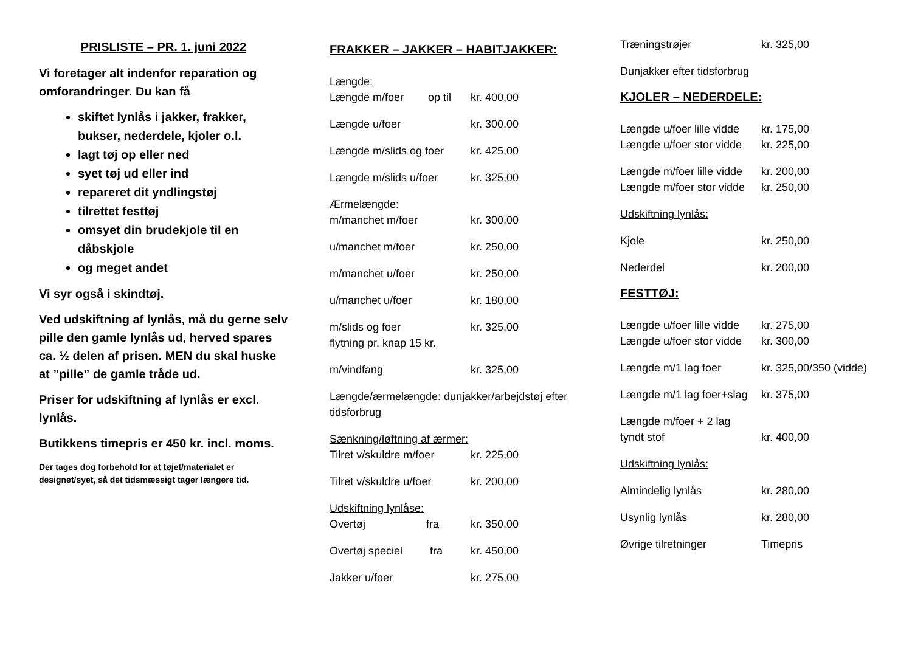PRISLISTE – PR. 1. juni 2022
Vi foretager alt indenfor reparation og omforandringer. Du kan få
skiftet lynlås i jakker, frakker, bukser, nederdele, kjoler o.l.
lagt tøj op eller ned
syet tøj ud eller ind
repareret dit yndlingstøj
tilrettet festtøj
omsyet din brudekjole til en dåbskjole
og meget andet
Vi syr også i skindtøj.
Ved udskiftning af lynlås, må du gerne selv pille den gamle lynlås ud, herved spares ca. ½ delen af prisen. MEN du skal huske at ”pille” de gamle tråde ud.
Priser for udskiftning af lynlås er excl. lynlås.
Butikkens timepris er 450 kr. incl. moms.
Der tages dog forbehold for at tøjet/materialet er designet/syet, så det tidsmæssigt tager længere tid.
FRAKKER – JAKKER – HABITJAKKER:
Længde:
Længde m/foer op til kr. 400,00
Længde u/foer kr. 300,00
Længde m/slids og foer kr. 425,00
Længde m/slids u/foer kr. 325,00
Ærmelængde:
m/manchet m/foer kr. 300,00
u/manchet m/foer kr. 250,00
m/manchet u/foer kr. 250,00
u/manchet u/foer kr. 180,00
m/slids og foer kr. 325,00
flytning pr. knap 15 kr.
m/vindfang kr. 325,00
Længde/ærmelængde: dunjakker/arbejdstøj efter tidsforbrug
Sænkning/løftning af ærmer:
Tilret v/skuldre m/foer kr. 225,00
Tilret v/skuldre u/foer kr. 200,00
Udskiftning lynlåse:
Overtøj fra kr. 350,00
Overtøj speciel fra kr. 450,00
Jakker u/foer kr. 275,00
Træningstrøjer kr. 325,00
Dunjakker efter tidsforbrug
KJOLER – NEDERDELE:
Længde u/foer lille vidde kr. 175,00
Længde u/foer stor vidde kr. 225,00
Længde m/foer lille vidde kr. 200,00
Længde m/foer stor vidde kr. 250,00
Udskiftning lynlås:
Kjole kr. 250,00
Nederdel kr. 200,00
FESTTØJ:
Længde u/foer lille vidde kr. 275,00
Længde u/foer stor vidde kr. 300,00
Længde m/1 lag foer kr. 325,00/350 (vidde)
Længde m/1 lag foer+slag kr. 375,00
Længde m/foer + 2 lag
tyndt stof kr. 400,00
Udskiftning lynlås:
Almindelig lynlås kr. 280,00
Usynlig lynlås kr. 280,00
Øvrige tilretninger Timepris